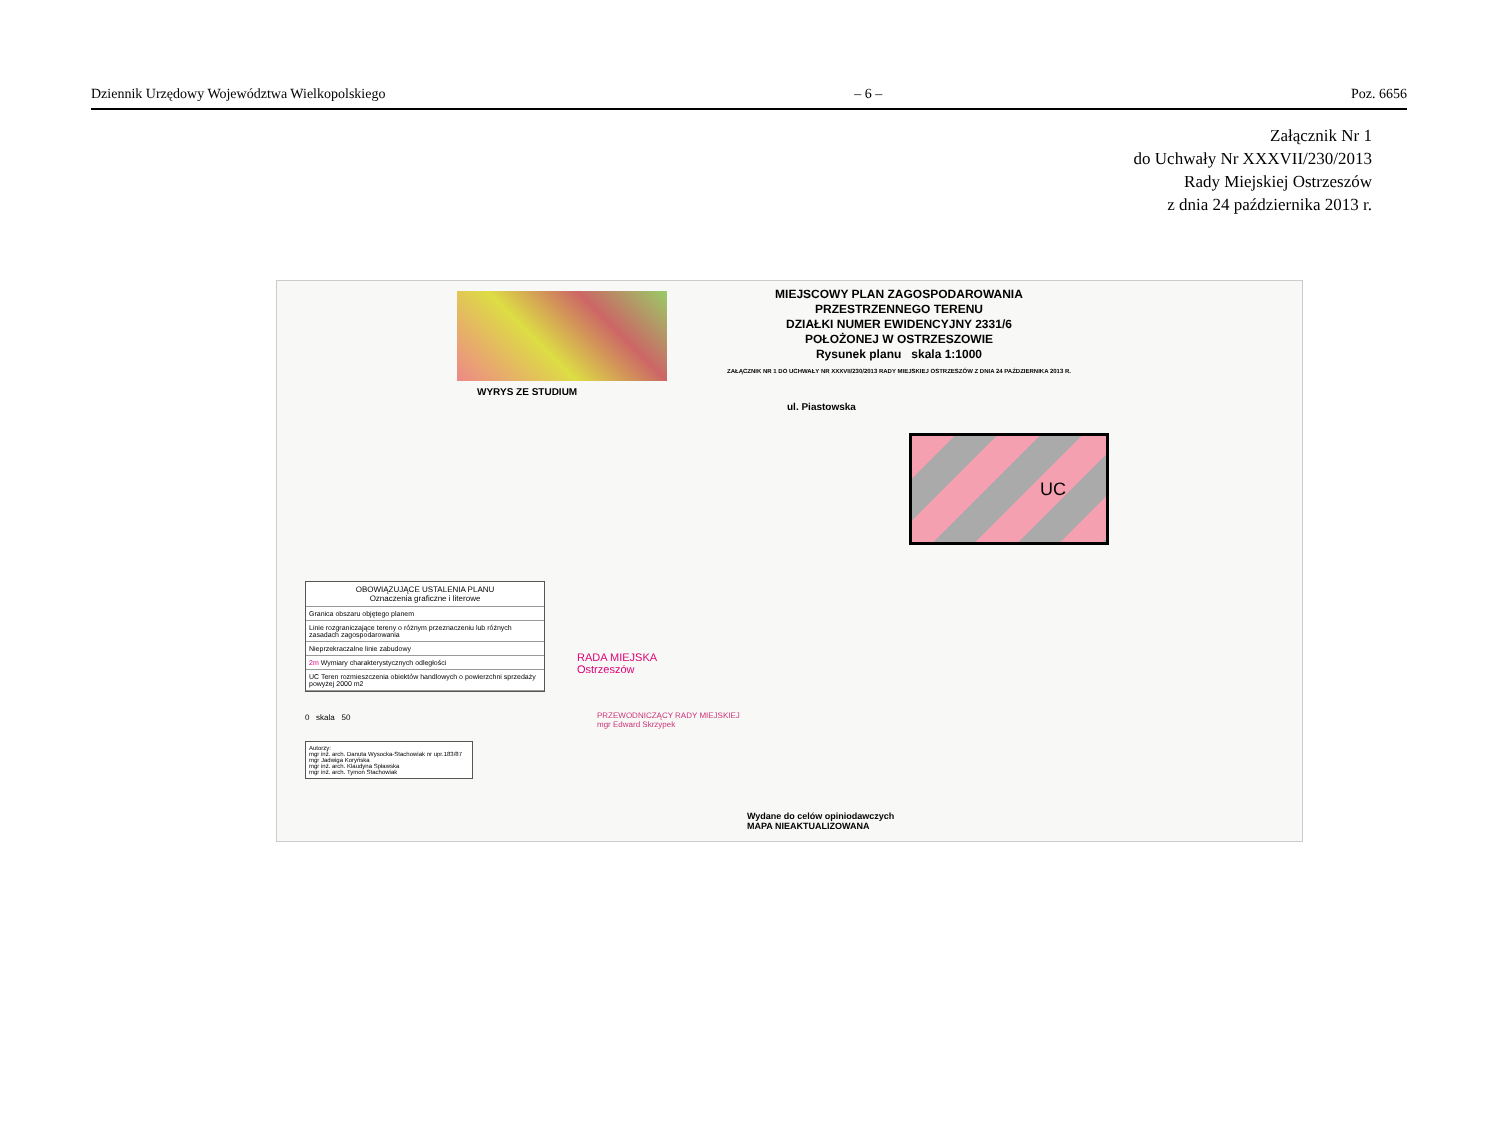Dziennik Urzędowy Województwa Wielkopolskiego – 6 – Poz. 6656
Załącznik Nr 1
do Uchwały Nr XXXVII/230/2013
Rady Miejskiej Ostrzeszów
z dnia 24 października 2013 r.
WYRYS ZE STUDIUM
MIEJSCOWY PLAN ZAGOSPODAROWANIA
PRZESTRZENNEGO TERENU
DZIAŁKI NUMER EWIDENCYJNY 2331/6
POŁOŻONEJ W OSTRZESZOWIE
Rysunek planu skala 1:1000
ZAŁĄCZNIK NR 1 DO UCHWAŁY NR XXXVII/230/2013 RADY MIEJSKIEJ OSTRZESZÓW Z DNIA 24 PAŹDZIERNIKA 2013 R.
ul. Piastowska
UC
OBOWIĄZUJĄCE USTALENIA PLANU
Oznaczenia graficzne i literowe
Granica obszaru objętego planem
Linie rozgraniczające tereny o różnym przeznaczeniu lub różnych zasadach zagospodarowania
Nieprzekraczalne linie zabudowy
2m Wymiary charakterystycznych odległości
UC Teren rozmieszczenia obiektów handlowych o powierzchni sprzedaży powyżej 2000 m2
0 skala 50
Autorzy:
mgr inż. arch. Danuta Wysocka-Stachowiak nr upr.183/87
mgr Jadwiga Koryńska
mgr inż. arch. Klaudyna Spławska
mgr inż. arch. Tymon Stachowiak
RADA MIEJSKA
Ostrzeszów
PRZEWODNICZĄCY RADY MIEJSKIEJ
mgr Edward Skrzypek
Wydane do celów opiniodawczych
MAPA NIEAKTUALIZOWANA